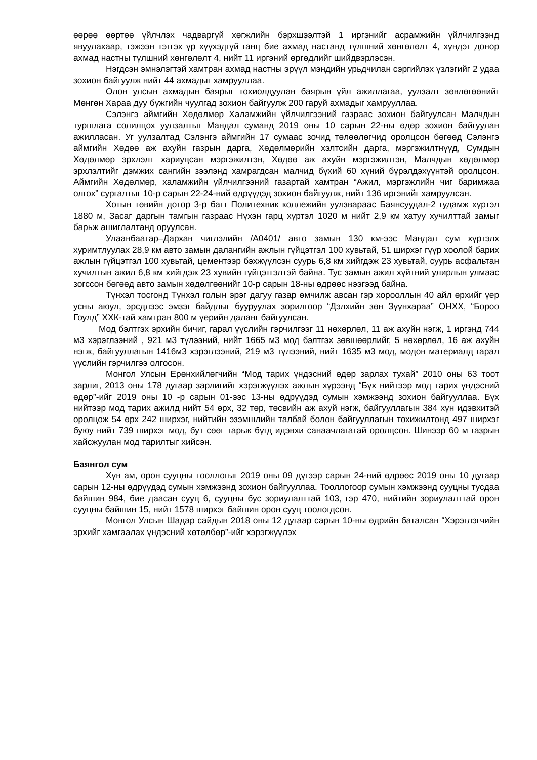өөрөө өөртөө үйлчлэх чадваргүй хөгжлийн бэрхшээлтэй 1 иргэнийг асрамжийн үйлчилгээнд явуулахаар, тэжээн тэтгэх үр хүүхэдгүй ганц бие ахмад настанд түлшний хөнгөлөлт 4, хүндэт донор ахмад настны түлшний хөнгөлөлт 4, нийт 11 иргэний өргөдлийг шийдвэрлэсэн.
Нэгдсэн эмнэлэгтэй хамтран ахмад настны эрүүл мэндийн урьдчилан сэргийлэх үзлэгийг 2 удаа зохион байгуулж нийт 44 ахмадыг хамрууллаа.
Олон улсын ахмадын баярыг тохиолдуулан баярын үйл ажиллагаа, уулзалт зөвлөгөөнийг Мөнгөн Хараа дуу бүжгийн чуулгад зохион байгуулж 200 гаруй ахмадыг хамрууллаа.
Сэлэнгэ аймгийн Хөдөлмөр Халамжийн үйлчилгээний газраас зохион байгуулсан Малчдын туршлага солилцох уулзалтыг Мандал суманд 2019 оны 10 сарын 22-ны өдөр зохион байгуулан ажилласан. Уг уулзалтад Сэлэнгэ аймгийн 17 сумаас зочид төлөөлөгчид оролцсон бөгөөд Сэлэнгэ аймгийн Хөдөө аж ахуйн газрын дарга, Хөдөлмөрийн хэлтсийн дарга, мэргэжилтнүүд, Сумдын Хөдөлмөр эрхлэлт хариуцсан мэргэжилтэн, Хөдөө аж ахуйн мэргэжилтэн, Малчдын хөдөлмөр эрхлэлтийг дэмжих сангийн зээлэнд хамрагдсан малчид бүхий 60 хүний бүрэлдэхүүнтэй оролцсон. Аймгийн Хөдөлмөр, халамжийн үйлчилгээний газартай хамтран “Ажил, мэргэжлийн чиг баримжаа олгох” сургалтыг 10-р сарын 22-24-ний өдрүүдэд зохион байгуулж, нийт 136 иргэнийг хамруулсан.
Хотын төвийн дотор 3-р багт Политехник коллежийн уулзвараас Баянсуудал-2 гудамж хүртэл 1880 м, Засаг даргын тамгын газраас Нүхэн гарц хүртэл 1020 м нийт 2,9 км хатуу хучилттай замыг барьж ашиглалтанд оруулсан.
Улаанбаатар–Дархан чиглэлийн /А0401/ авто замын 130 км-ээс Мандал сум хүртэлх хуримтлуулах 28,9 км авто замын далангийн ажлын гүйцэтгэл 100 хувьтай, 51 ширхэг гүүр хоолой барих ажлын гүйцэтгэл 100 хувьтай, цементээр бэхжүүлсэн суурь 6,8 км хийгдэж 23 хувьтай, суурь асфальтан хучилтын ажил 6,8 км хийгдэж 23 хувийн гүйцэтгэлтэй байна. Тус замын ажил хүйтний улирлын улмаас зогссон бөгөөд авто замын хөдөлгөөнийг 10-р сарын 18-ны өдрөөс нээгээд байна.
Түнхэл тосгонд Түнхэл голын эрэг дагуу газар өмчилж авсан гэр хорооллын 40 айл өрхийг үер усны аюул, эрсдлээс эмзэг байдлыг бууруулах зорилгоор “Дэлхийн зөн Зүүнхараа” ОНХХ, “Бороо Гоулд” ХХК-тай хамтран 800 м үерийн даланг байгуулсан.
Мод бэлтгэх эрхийн бичиг, гарал үүслийн гэрчилгээг 11 нөхөрлөл, 11 аж ахуйн нэгж, 1 иргэнд 744 м3 хэрэглээний , 921 м3 түлээний, нийт 1665 м3 мод бэлтгэх зөвшөөрлийг, 5 нөхөрлөл, 16 аж ахуйн нэгж, байгууллагын 1416м3 хэрэглээний, 219 м3 түлээний, нийт 1635 м3 мод, модон материалд гарал үүслийн гэрчилгээ олгосон.
Монгол Улсын Ерөнхийлөгчийн “Мод тарих үндэсний өдөр зарлах тухай” 2010 оны 63 тоот зарлиг, 2013 оны 178 дугаар зарлигийг хэрэгжүүлэх ажлын хүрээнд “Бүх нийтээр мод тарих үндэсний өдөр”-ийг 2019 оны 10 -р сарын 01-ээс 13-ны өдрүүдэд сумын хэмжээнд зохион байгууллаа. Бүх нийтээр мод тарих ажилд нийт 54 өрх, 32 төр, төсвийн аж ахуй нэгж, байгууллагын 384 хүн идэвхитэй оролцож 54 өрх 242 ширхэг, нийтийн эзэмшлийн талбай болон байгууллагын тохижилтонд 497 ширхэг буюу нийт 739 ширхэг мод, бут сөөг тарьж бүгд идэвхи санаачлагатай оролцсон. Шинээр 60 м газрын хайсжуулан мод тарилтыг хийсэн.
Баянгол сум
Хүн ам, орон сууцны тооллогыг 2019 оны 09 дүгээр сарын 24-ний өдрөөс 2019 оны 10 дугаар сарын 12-ны өдрүүдэд сумын хэмжээнд зохион байгууллаа. Тооллогоор сумын хэмжээнд сууцны тусдаа байшин 984, бие даасан сууц 6, сууцны бус зориулалттай 103, гэр 470, нийтийн зориулалттай орон сууцны байшин 15, нийт 1578 ширхэг байшин орон сууц тоологдсон.
Монгол Улсын Шадар сайдын 2018 оны 12 дугаар сарын 10-ны өдрийн баталсан “Хэрэглэгчийн эрхийг хамгаалах үндэсний хөтөлбөр”-ийг хэрэгжүүлэх